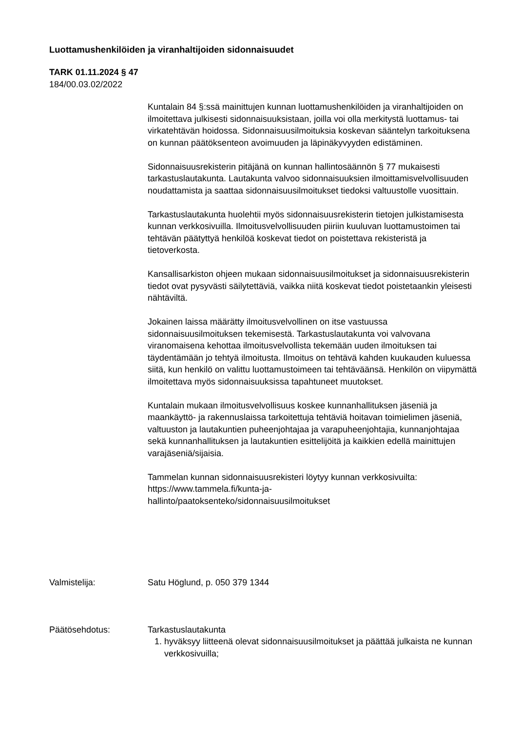Luottamushenkilöiden ja viranhaltijoiden sidonnaisuudet
TARK 01.11.2024 § 47
184/00.03.02/2022
Kuntalain 84 §:ssä mainittujen kunnan luottamushenkilöiden ja viranhaltijoiden on ilmoitettava julkisesti sidonnaisuuksistaan, joilla voi olla merkitystä luottamus- tai virkatehtävän hoidossa. Sidonnaisuusilmoituksia koskevan sääntelyn tarkoituksena on kunnan päätöksenteon avoimuuden ja läpinäkyvyyden edistäminen.
Sidonnaisuusrekisterin pitäjänä on kunnan hallintosäännön § 77 mukaisesti tarkastuslautakunta. Lautakunta valvoo sidonnaisuuksien ilmoittamisvelvollisuuden noudattamista ja saattaa sidonnaisuusilmoitukset tiedoksi valtuustolle vuosittain.
Tarkastuslautakunta huolehtii myös sidonnaisuusrekisterin tietojen julkistamisesta kunnan verkkosivuilla. Ilmoitusvelvollisuuden piiriin kuuluvan luottamustoimen tai tehtävän päätyttyä henkilöä koskevat tiedot on poistettava rekisteristä ja tietoverkosta.
Kansallisarkiston ohjeen mukaan sidonnaisuusilmoitukset ja sidonnaisuusrekisterin tiedot ovat pysyvästi säilytettäviä, vaikka niitä koskevat tiedot poistetaankin yleisesti nähtäviltä.
Jokainen laissa määrätty ilmoitusvelvollinen on itse vastuussa sidonnaisuusilmoituksen tekemisestä. Tarkastuslautakunta voi valvovana viranomaisena kehottaa ilmoitusvelvollista tekemään uuden ilmoituksen tai täydentämään jo tehtyä ilmoitusta. Ilmoitus on tehtävä kahden kuukauden kuluessa siitä, kun henkilö on valittu luottamustoimeen tai tehtäväänsä. Henkilön on viipymättä ilmoitettava myös sidonnaisuuksissa tapahtuneet muutokset.
Kuntalain mukaan ilmoitusvelvollisuus koskee kunnanhallituksen jäseniä ja maankäyttö- ja rakennuslaissa tarkoitettuja tehtäviä hoitavan toimielimen jäseniä, valtuuston ja lautakuntien puheenjohtajaa ja varapuheenjohtajia, kunnanjohtajaa sekä kunnanhallituksen ja lautakuntien esittelijöitä ja kaikkien edellä mainittujen varajäseniä/sijaisia.
Tammelan kunnan sidonnaisuusrekisteri löytyy kunnan verkkosivuilta: https://www.tammela.fi/kunta-ja-
hallinto/paatoksenteko/sidonnaisuusilmoitukset
Valmistelija: Satu Höglund, p. 050 379 1344
Päätösehdotus: Tarkastuslautakunta
1. hyväksyy liitteenä olevat sidonnaisuusilmoitukset ja päättää julkaista ne kunnan verkkosivuilla;